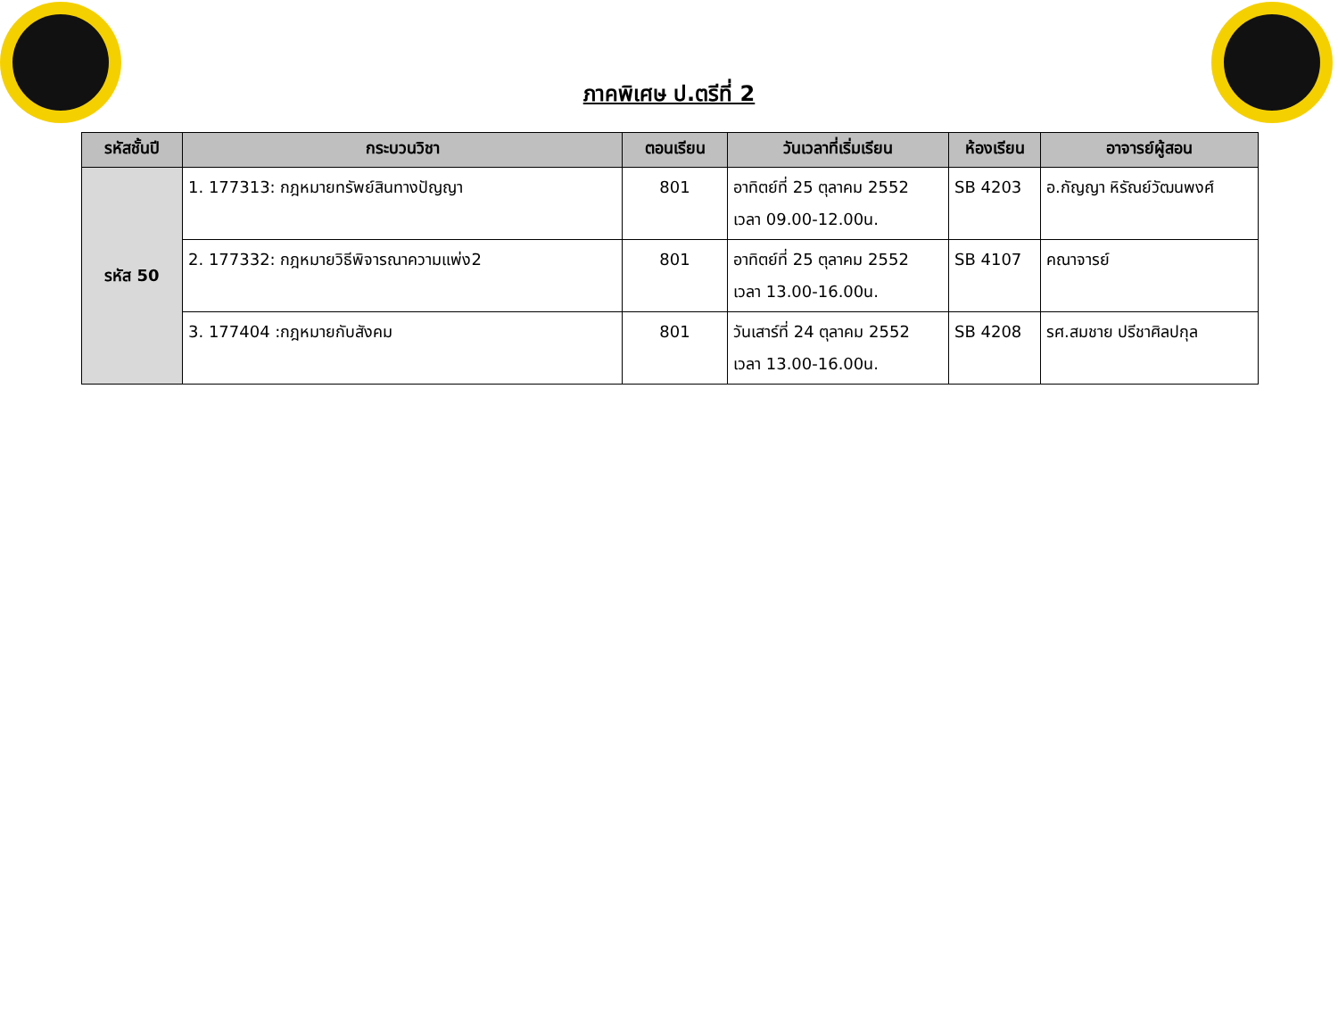ภาคพิเศษ ป.ตรีที่ 2
| รหัสชั้นปี | กระบวนวิชา | ตอนเรียน | วันเวลาที่เริ่มเรียน | ห้องเรียน | อาจารย์ผู้สอน |
| --- | --- | --- | --- | --- | --- |
| รหัส 50 | 1. 177313: กฎหมายทรัพย์สินทางปัญญา | 801 | อาทิตย์ที่ 25 ตุลาคม 2552 เวลา 09.00-12.00น. | SB 4203 | อ.กัญญา หิรัณย์วัฒนพงศ์ |
| | 2. 177332: กฎหมายวิธีพิจารณาความแพ่ง2 | 801 | อาทิตย์ที่ 25 ตุลาคม 2552 เวลา 13.00-16.00น. | SB 4107 | คณาจารย์ |
| | 3. 177404 :กฎหมายกับสังคม | 801 | วันเสาร์ที่ 24 ตุลาคม 2552 เวลา 13.00-16.00น. | SB 4208 | รศ.สมชาย ปรีชาศิลปกุล |